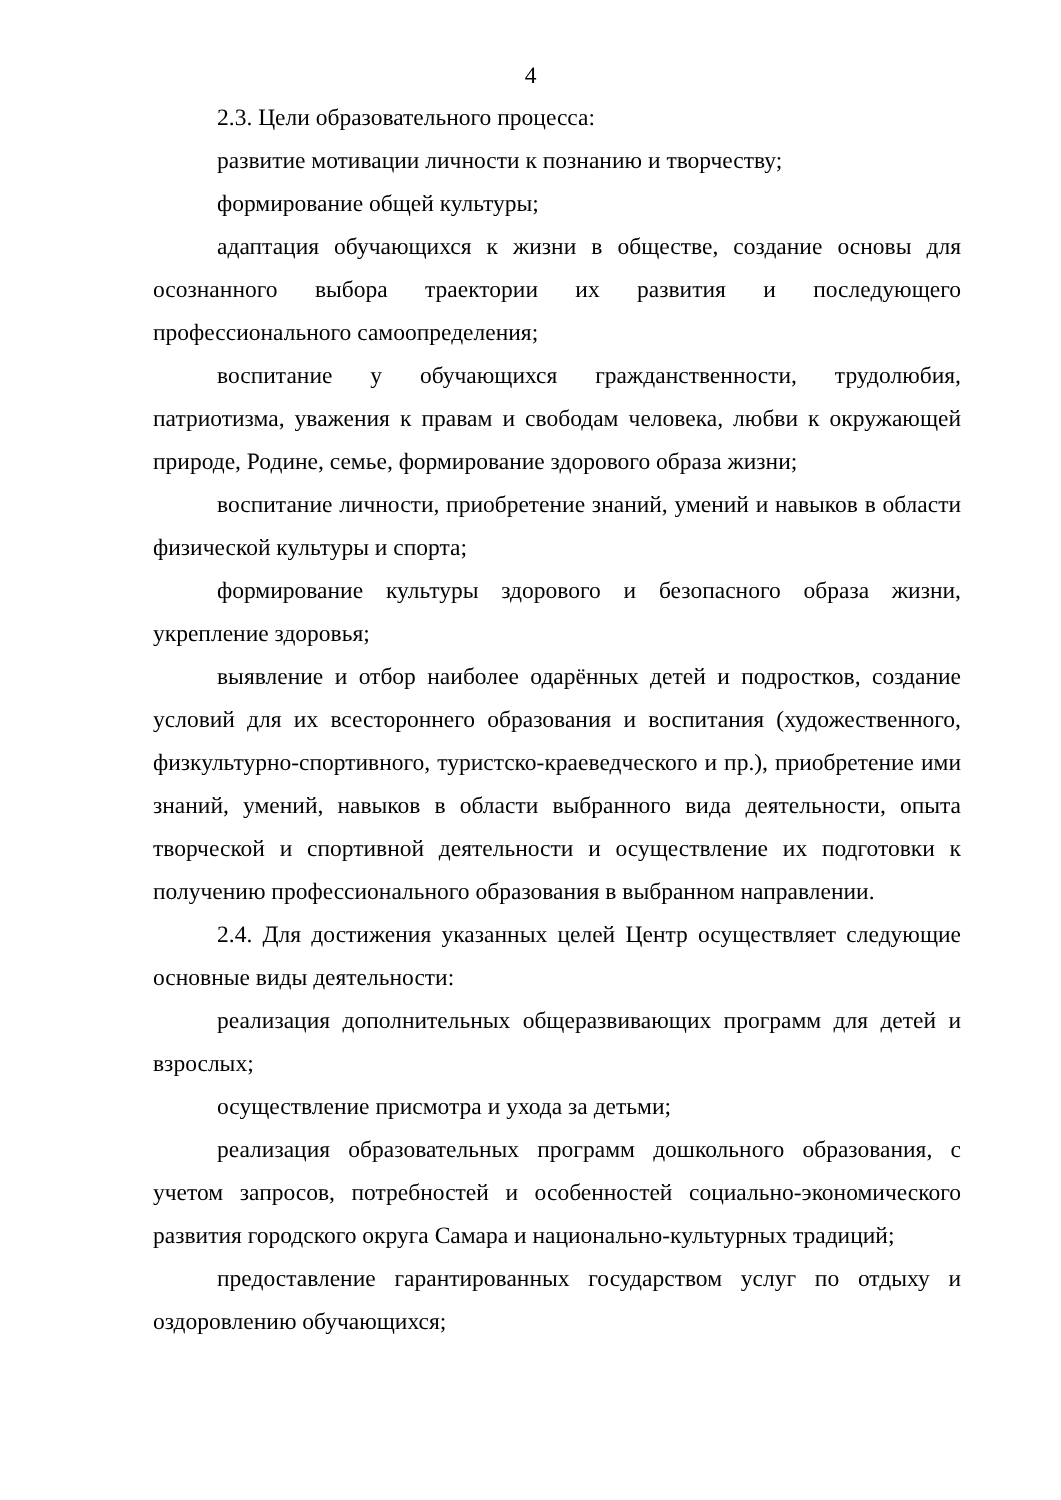4
2.3. Цели образовательного процесса:
развитие мотивации личности к познанию и творчеству;
формирование общей культуры;
адаптация обучающихся к жизни в обществе, создание основы для осознанного выбора траектории их развития и последующего профессионального самоопределения;
воспитание у обучающихся гражданственности, трудолюбия, патриотизма, уважения к правам и свободам человека, любви к окружающей природе, Родине, семье, формирование здорового образа жизни;
воспитание личности, приобретение знаний, умений и навыков в области физической культуры и спорта;
формирование культуры здорового и безопасного образа жизни, укрепление здоровья;
выявление и отбор наиболее одарённых детей и подростков, создание условий для их всестороннего образования и воспитания (художественного, физкультурно-спортивного, туристско-краеведческого и пр.), приобретение ими знаний, умений, навыков в области выбранного вида деятельности, опыта творческой и спортивной деятельности и осуществление их подготовки к получению профессионального образования в выбранном направлении.
2.4. Для достижения указанных целей Центр осуществляет следующие основные виды деятельности:
реализация дополнительных общеразвивающих программ для детей и взрослых;
осуществление присмотра и ухода за детьми;
реализация образовательных программ дошкольного образования, с учетом запросов, потребностей и особенностей социально-экономического развития городского округа Самара и национально-культурных традиций;
предоставление гарантированных государством услуг по отдыху и оздоровлению обучающихся;